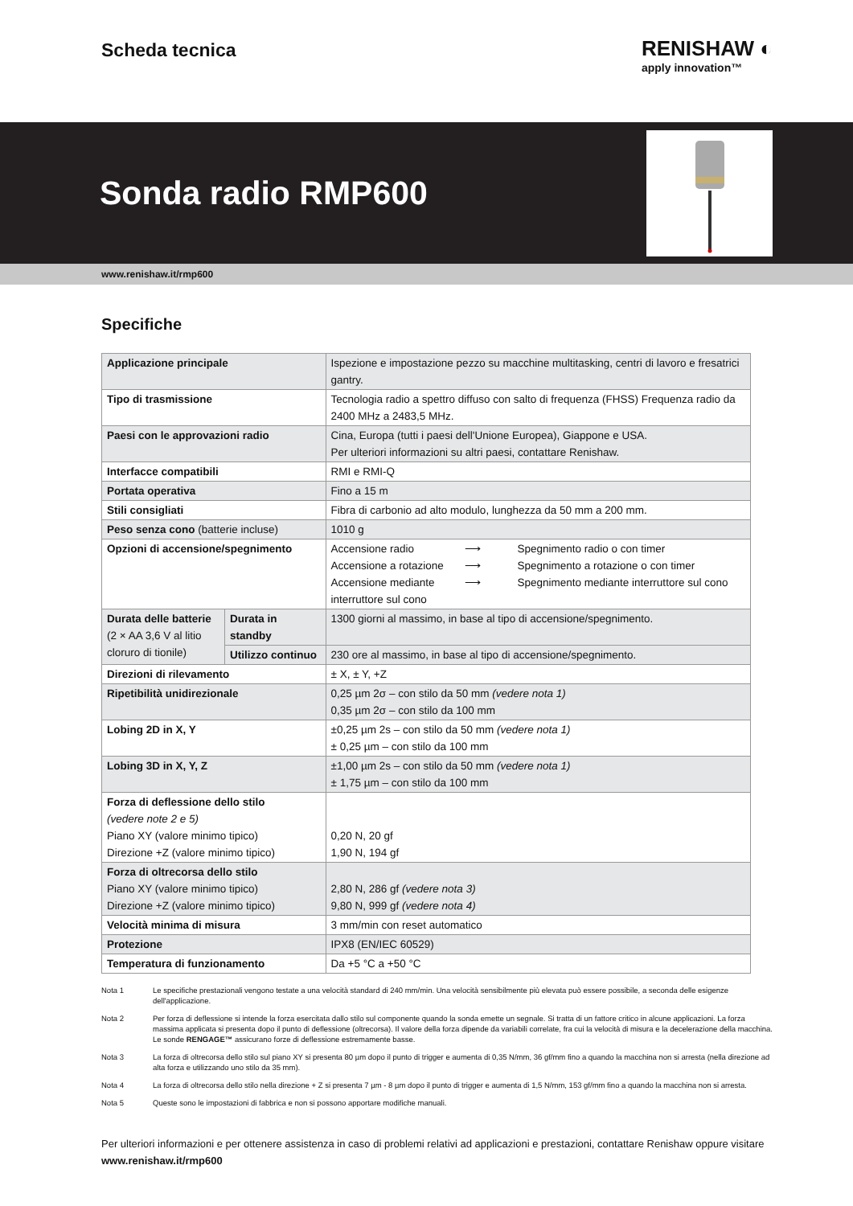Scheda tecnica
RENISHAW ◐
apply innovation™
Sonda radio RMP600
www.renishaw.it/rmp600
Specifiche
| Applicazione principale | | Ispezione e impostazione pezzo su macchine multitasking, centri di lavoro e fresatrici gantry. |
| Tipo di trasmissione | | Tecnologia radio a spettro diffuso con salto di frequenza (FHSS) Frequenza radio da 2400 MHz a 2483,5 MHz. |
| Paesi con le approvazioni radio | | Cina, Europa (tutti i paesi dell'Unione Europea), Giappone e USA. Per ulteriori informazioni su altri paesi, contattare Renishaw. |
| Interfacce compatibili | | RMI e RMI-Q |
| Portata operativa | | Fino a 15 m |
| Stili consigliati | | Fibra di carbonio ad alto modulo, lunghezza da 50 mm a 200 mm. |
| Peso senza cono (batterie incluse) | | 1010 g |
| Opzioni di accensione/spegnimento | | / Accensione radio / ⟶ / Spegnimento radio o con timer / / Accensione a rotazione / ⟶ / Spegnimento a rotazione o con timer / / Accensione mediante interruttore sul cono / ⟶ / Spegnimento mediante interruttore sul cono / |
| Durata delle batterie (2 × AA 3,6 V al litio cloruro di tionile) | Durata in standby | 1300 giorni al massimo, in base al tipo di accensione/spegnimento. |
| | Utilizzo continuo | 230 ore al massimo, in base al tipo di accensione/spegnimento. |
| Direzioni di rilevamento | | ± X, ± Y, +Z |
| Ripetibilità unidirezionale | | 0,25 µm 2σ – con stilo da 50 mm (vedere nota 1) 0,35 µm 2σ – con stilo da 100 mm |
| Lobing 2D in X, Y | | ±0,25 µm 2s – con stilo da 50 mm (vedere nota 1) ± 0,25 µm – con stilo da 100 mm |
| Lobing 3D in X, Y, Z | | ±1,00 µm 2s – con stilo da 50 mm (vedere nota 1) ± 1,75 µm – con stilo da 100 mm |
| Forza di deflessione dello stilo (vedere note 2 e 5) Piano XY (valore minimo tipico) Direzione +Z (valore minimo tipico) | | 0,20 N, 20 gf 1,90 N, 194 gf |
| Forza di oltrecorsa dello stilo Piano XY (valore minimo tipico) Direzione +Z (valore minimo tipico) | | 2,80 N, 286 gf (vedere nota 3) 9,80 N, 999 gf (vedere nota 4) |
| Velocità minima di misura | | 3 mm/min con reset automatico |
| Protezione | | IPX8 (EN/IEC 60529) |
| Temperatura di funzionamento | | Da +5 °C a +50 °C |
Nota 1 Le specifiche prestazionali vengono testate a una velocità standard di 240 mm/min. Una velocità sensibilmente più elevata può essere possibile, a seconda delle esigenze dell'applicazione.
Nota 2 Per forza di deflessione si intende la forza esercitata dallo stilo sul componente quando la sonda emette un segnale. Si tratta di un fattore critico in alcune applicazioni. La forza massima applicata si presenta dopo il punto di deflessione (oltrecorsa). Il valore della forza dipende da variabili correlate, fra cui la velocità di misura e la decelerazione della macchina. Le sonde RENGAGE™ assicurano forze di deflessione estremamente basse.
Nota 3 La forza di oltrecorsa dello stilo sul piano XY si presenta 80 µm dopo il punto di trigger e aumenta di 0,35 N/mm, 36 gf/mm fino a quando la macchina non si arresta (nella direzione ad alta forza e utilizzando uno stilo da 35 mm).
Nota 4 La forza di oltrecorsa dello stilo nella direzione + Z si presenta 7 µm - 8 µm dopo il punto di trigger e aumenta di 1,5 N/mm, 153 gf/mm fino a quando la macchina non si arresta.
Nota 5 Queste sono le impostazioni di fabbrica e non si possono apportare modifiche manuali.
Per ulteriori informazioni e per ottenere assistenza in caso di problemi relativi ad applicazioni e prestazioni, contattare Renishaw oppure visitare www.renishaw.it/rmp600